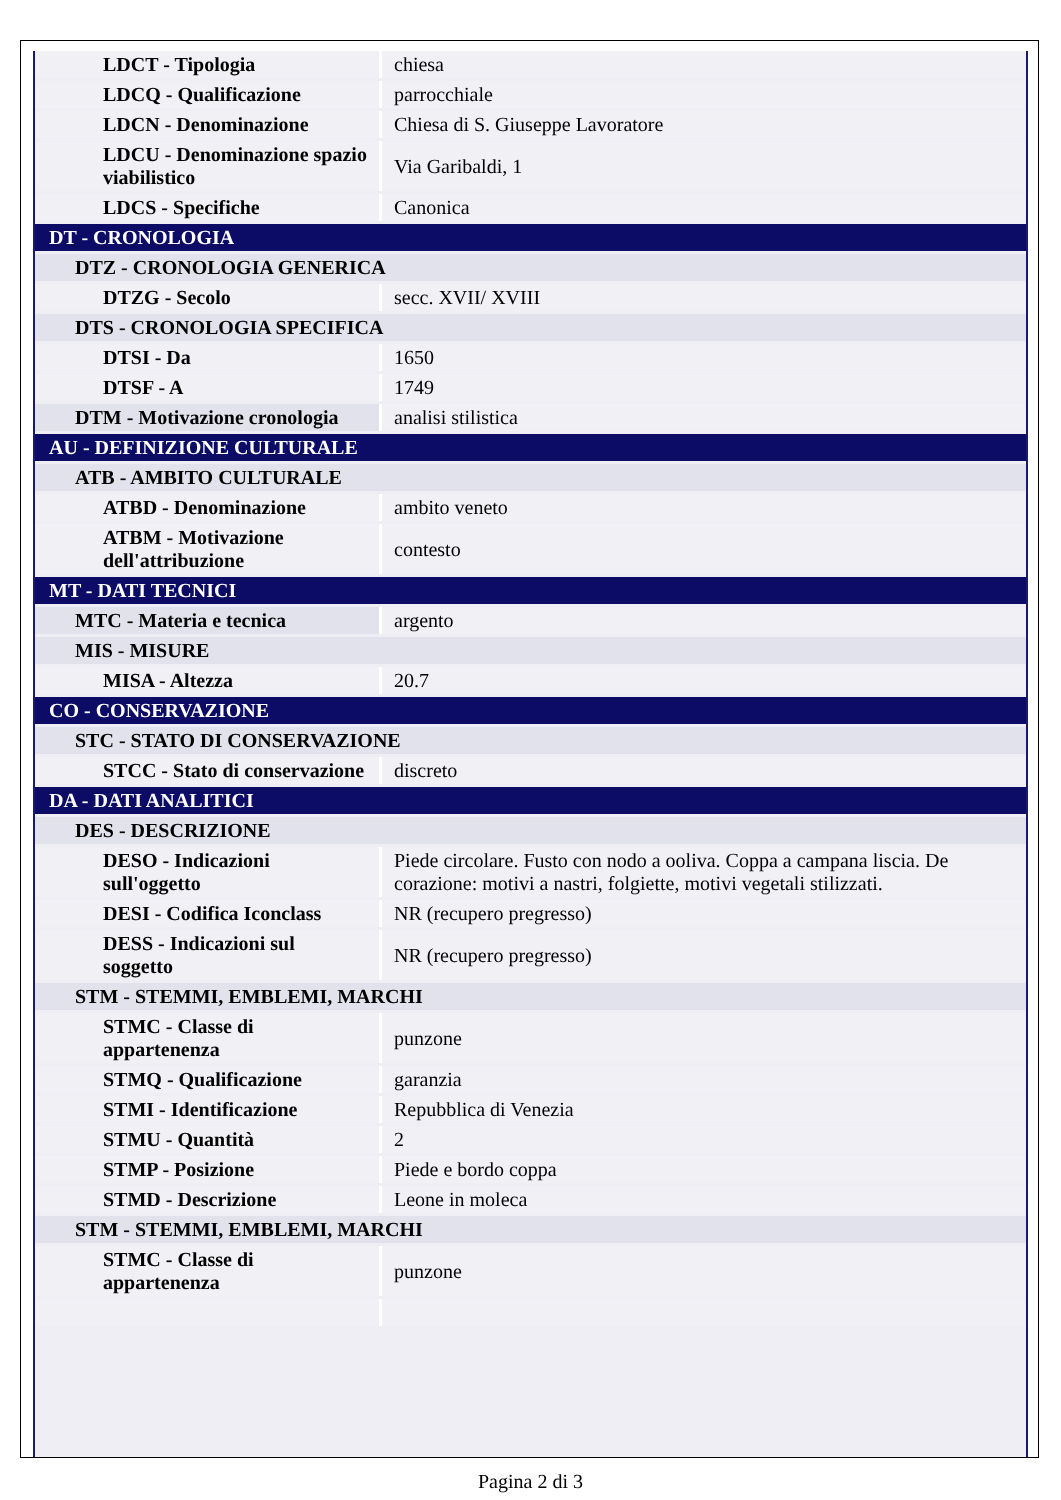| LDCT - Tipologia | chiesa |
| LDCQ - Qualificazione | parrocchiale |
| LDCN - Denominazione | Chiesa di S. Giuseppe Lavoratore |
| LDCU - Denominazione spazio viabilistico | Via Garibaldi, 1 |
| LDCS - Specifiche | Canonica |
| DT - CRONOLOGIA | |
| DTZ - CRONOLOGIA GENERICA | |
| DTZG - Secolo | secc. XVII/ XVIII |
| DTS - CRONOLOGIA SPECIFICA | |
| DTSI - Da | 1650 |
| DTSF - A | 1749 |
| DTM - Motivazione cronologia | analisi stilistica |
| AU - DEFINIZIONE CULTURALE | |
| ATB - AMBITO CULTURALE | |
| ATBD - Denominazione | ambito veneto |
| ATBM - Motivazione dell'attribuzione | contesto |
| MT - DATI TECNICI | |
| MTC - Materia e tecnica | argento |
| MIS - MISURE | |
| MISA - Altezza | 20.7 |
| CO - CONSERVAZIONE | |
| STC - STATO DI CONSERVAZIONE | |
| STCC - Stato di conservazione | discreto |
| DA - DATI ANALITICI | |
| DES - DESCRIZIONE | |
| DESO - Indicazioni sull'oggetto | Piede circolare. Fusto con nodo a ooliva. Coppa a campana liscia. De corazione: motivi a nastri, folgiette, motivi vegetali stilizzati. |
| DESI - Codifica Iconclass | NR (recupero pregresso) |
| DESS - Indicazioni sul soggetto | NR (recupero pregresso) |
| STM - STEMMI, EMBLEMI, MARCHI | |
| STMC - Classe di appartenenza | punzone |
| STMQ - Qualificazione | garanzia |
| STMI - Identificazione | Repubblica di Venezia |
| STMU - Quantità | 2 |
| STMP - Posizione | Piede e bordo coppa |
| STMD - Descrizione | Leone in moleca |
| STM - STEMMI, EMBLEMI, MARCHI | |
| STMC - Classe di appartenenza | punzone |
Pagina 2 di 3